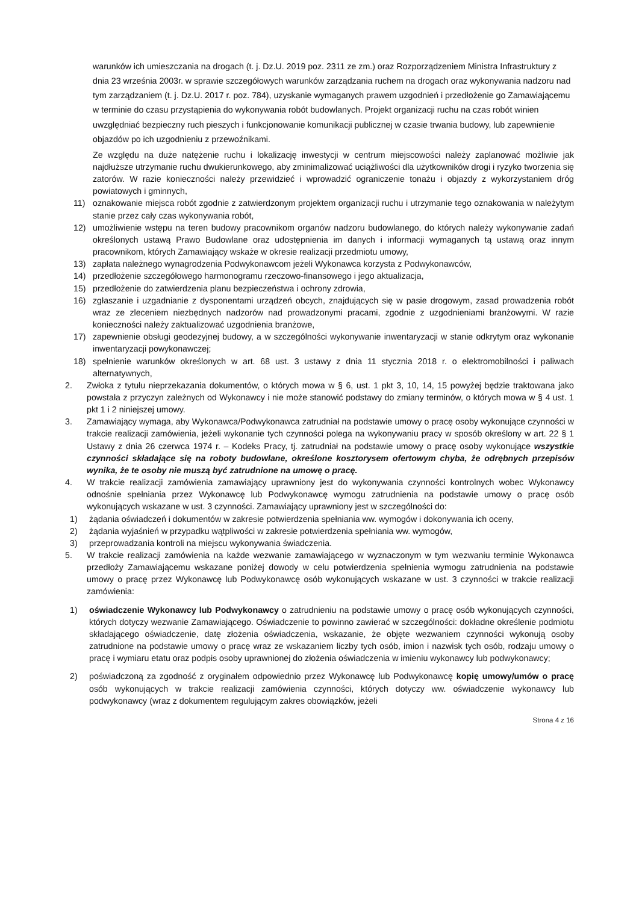warunków ich umieszczania na drogach (t. j. Dz.U. 2019 poz. 2311 ze zm.) oraz Rozporządzeniem Ministra Infrastruktury z dnia 23 września 2003r. w sprawie szczegółowych warunków zarządzania ruchem na drogach oraz wykonywania nadzoru nad tym zarządzaniem (t. j. Dz.U. 2017 r. poz. 784), uzyskanie wymaganych prawem uzgodnień i przedłożenie go Zamawiającemu w terminie do czasu przystąpienia do wykonywania robót budowlanych. Projekt organizacji ruchu na czas robót winien uwzględniać bezpieczny ruch pieszych i funkcjonowanie komunikacji publicznej w czasie trwania budowy, lub zapewnienie objazdów po ich uzgodnieniu z przewoźnikami.
Ze względu na duże natężenie ruchu i lokalizację inwestycji w centrum miejscowości należy zaplanować możliwie jak najdłuższe utrzymanie ruchu dwukierunkowego, aby zminimalizować uciążliwości dla użytkowników drogi i ryzyko tworzenia się zatorów. W razie konieczności należy przewidzieć i wprowadzić ograniczenie tonażu i objazdy z wykorzystaniem dróg powiatowych i gminnych,
11) oznakowanie miejsca robót zgodnie z zatwierdzonym projektem organizacji ruchu i utrzymanie tego oznakowania w należytym stanie przez cały czas wykonywania robót,
12) umożliwienie wstępu na teren budowy pracownikom organów nadzoru budowlanego, do których należy wykonywanie zadań określonych ustawą Prawo Budowlane oraz udostępnienia im danych i informacji wymaganych tą ustawą oraz innym pracownikom, których Zamawiający wskaże w okresie realizacji przedmiotu umowy,
13) zapłata należnego wynagrodzenia Podwykonawcom jeżeli Wykonawca korzysta z Podwykonawców,
14) przedłożenie szczegółowego harmonogramu rzeczowo-finansowego i jego aktualizacja,
15) przedłożenie do zatwierdzenia planu bezpieczeństwa i ochrony zdrowia,
16) zgłaszanie i uzgadnianie z dysponentami urządzeń obcych, znajdujących się w pasie drogowym, zasad prowadzenia robót wraz ze zleceniem niezbędnych nadzorów nad prowadzonymi pracami, zgodnie z uzgodnieniami branżowymi. W razie konieczności należy zaktualizować uzgodnienia branżowe,
17) zapewnienie obsługi geodezyjnej budowy, a w szczególności wykonywanie inwentaryzacji w stanie odkrytym oraz wykonanie inwentaryzacji powykonawczej;
18) spełnienie warunków określonych w art. 68 ust. 3 ustawy z dnia 11 stycznia 2018 r. o elektromobilności i paliwach alternatywnych,
2. Zwłoka z tytułu nieprzekazania dokumentów, o których mowa w § 6, ust. 1 pkt 3, 10, 14, 15 powyżej będzie traktowana jako powstała z przyczyn zależnych od Wykonawcy i nie może stanowić podstawy do zmiany terminów, o których mowa w § 4 ust. 1 pkt 1 i 2 niniejszej umowy.
3. Zamawiający wymaga, aby Wykonawca/Podwykonawca zatrudniał na podstawie umowy o pracę osoby wykonujące czynności w trakcie realizacji zamówienia, jeżeli wykonanie tych czynności polega na wykonywaniu pracy w sposób określony w art. 22 § 1 Ustawy z dnia 26 czerwca 1974 r. – Kodeks Pracy, tj. zatrudniał na podstawie umowy o pracę osoby wykonujące wszystkie czynności składające się na roboty budowlane, określone kosztorysem ofertowym chyba, że odrębnych przepisów wynika, że te osoby nie muszą być zatrudnione na umowę o pracę.
4. W trakcie realizacji zamówienia zamawiający uprawniony jest do wykonywania czynności kontrolnych wobec Wykonawcy odnośnie spełniania przez Wykonawcę lub Podwykonawcę wymogu zatrudnienia na podstawie umowy o pracę osób wykonujących wskazane w ust. 3 czynności. Zamawiający uprawniony jest w szczególności do:
1) żądania oświadczeń i dokumentów w zakresie potwierdzenia spełniania ww. wymogów i dokonywania ich oceny,
2) żądania wyjaśnień w przypadku wątpliwości w zakresie potwierdzenia spełniania ww. wymogów,
3) przeprowadzania kontroli na miejscu wykonywania świadczenia.
5. W trakcie realizacji zamówienia na każde wezwanie zamawiającego w wyznaczonym w tym wezwaniu terminie Wykonawca przedłoży Zamawiającemu wskazane poniżej dowody w celu potwierdzenia spełnienia wymogu zatrudnienia na podstawie umowy o pracę przez Wykonawcę lub Podwykonawcę osób wykonujących wskazane w ust. 3 czynności w trakcie realizacji zamówienia:
1) oświadczenie Wykonawcy lub Podwykonawcy o zatrudnieniu na podstawie umowy o pracę osób wykonujących czynności, których dotyczy wezwanie Zamawiającego. Oświadczenie to powinno zawierać w szczególności: dokładne określenie podmiotu składającego oświadczenie, datę złożenia oświadczenia, wskazanie, że objęte wezwaniem czynności wykonują osoby zatrudnione na podstawie umowy o pracę wraz ze wskazaniem liczby tych osób, imion i nazwisk tych osób, rodzaju umowy o pracę i wymiaru etatu oraz podpis osoby uprawnionej do złożenia oświadczenia w imieniu wykonawcy lub podwykonawcy;
2) poświadczoną za zgodność z oryginałem odpowiednio przez Wykonawcę lub Podwykonawcę kopię umowy/umów o pracę osób wykonujących w trakcie realizacji zamówienia czynności, których dotyczy ww. oświadczenie wykonawcy lub podwykonawcy (wraz z dokumentem regulującym zakres obowiązków, jeżeli
Strona 4 z 16